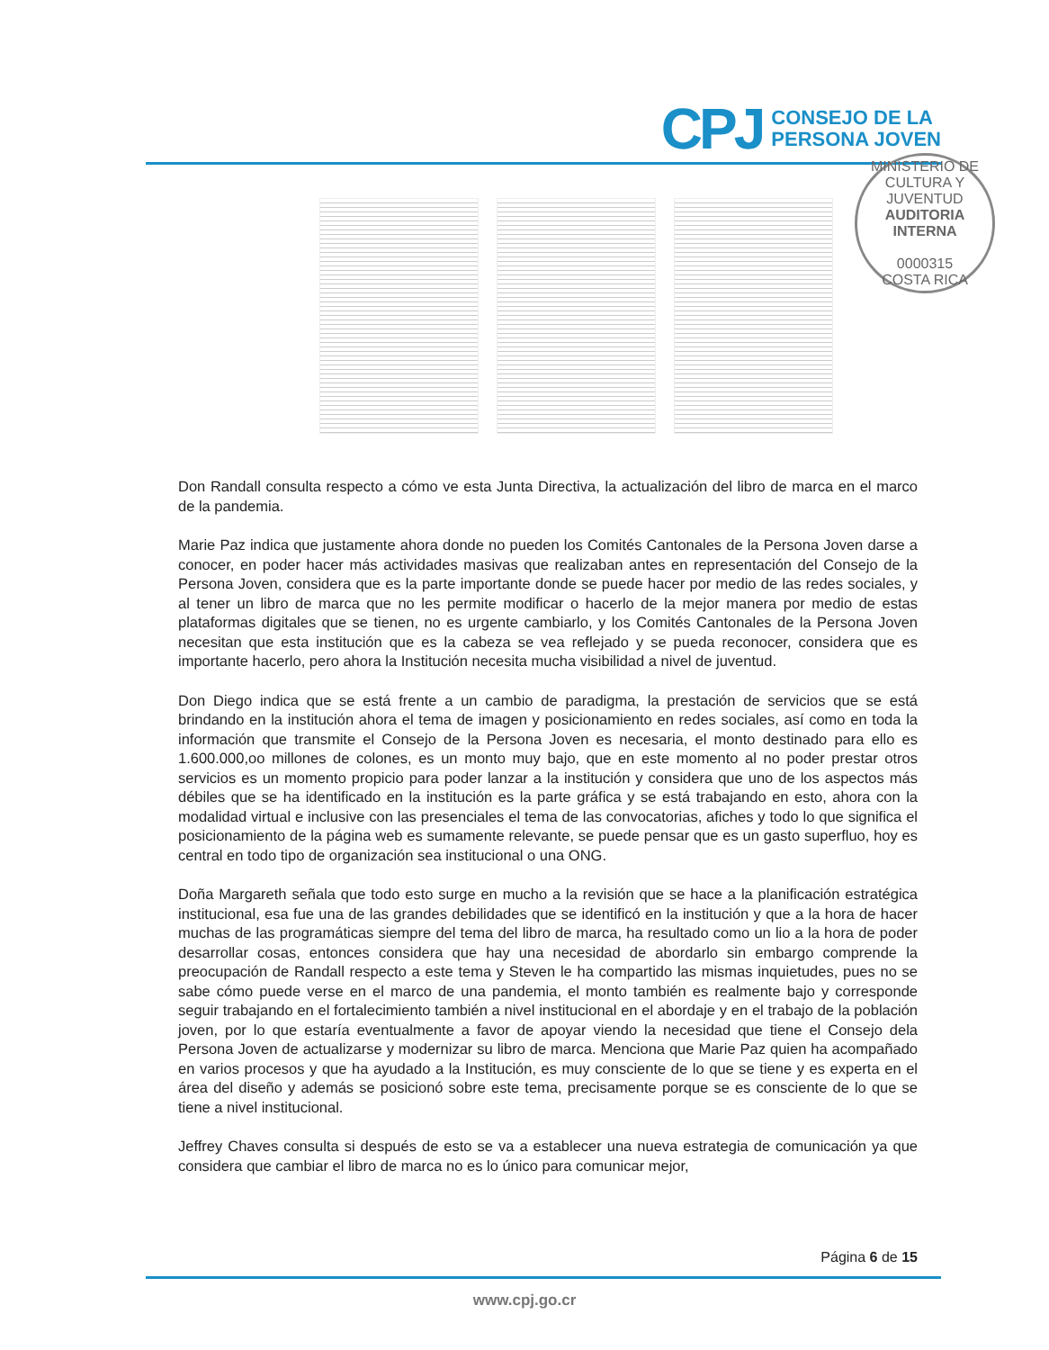CPJ
CONSEJO DE LA
PERSONA JOVEN
MINISTERIO DE CULTURA Y JUVENTUD
AUDITORIA INTERNA
0000315
COSTA RICA
Don Randall consulta respecto a cómo ve esta Junta Directiva, la actualización del libro de marca en el marco de la pandemia.
Marie Paz indica que justamente ahora donde no pueden los Comités Cantonales de la Persona Joven darse a conocer, en poder hacer más actividades masivas que realizaban antes en representación del Consejo de la Persona Joven, considera que es la parte importante donde se puede hacer por medio de las redes sociales, y al tener un libro de marca que no les permite modificar o hacerlo de la mejor manera por medio de estas plataformas digitales que se tienen, no es urgente cambiarlo, y los Comités Cantonales de la Persona Joven necesitan que esta institución que es la cabeza se vea reflejado y se pueda reconocer, considera que es importante hacerlo, pero ahora la Institución necesita mucha visibilidad a nivel de juventud.
Don Diego indica que se está frente a un cambio de paradigma, la prestación de servicios que se está brindando en la institución ahora el tema de imagen y posicionamiento en redes sociales, así como en toda la información que transmite el Consejo de la Persona Joven es necesaria, el monto destinado para ello es 1.600.000,oo millones de colones, es un monto muy bajo, que en este momento al no poder prestar otros servicios es un momento propicio para poder lanzar a la institución y considera que uno de los aspectos más débiles que se ha identificado en la institución es la parte gráfica y se está trabajando en esto, ahora con la modalidad virtual e inclusive con las presenciales el tema de las convocatorias, afiches y todo lo que significa el posicionamiento de la página web es sumamente relevante, se puede pensar que es un gasto superfluo, hoy es central en todo tipo de organización sea institucional o una ONG.
Doña Margareth señala que todo esto surge en mucho a la revisión que se hace a la planificación estratégica institucional, esa fue una de las grandes debilidades que se identificó en la institución y que a la hora de hacer muchas de las programáticas siempre del tema del libro de marca, ha resultado como un lio a la hora de poder desarrollar cosas, entonces considera que hay una necesidad de abordarlo sin embargo comprende la preocupación de Randall respecto a este tema y Steven le ha compartido las mismas inquietudes, pues no se sabe cómo puede verse en el marco de una pandemia, el monto también es realmente bajo y corresponde seguir trabajando en el fortalecimiento también a nivel institucional en el abordaje y en el trabajo de la población joven, por lo que estaría eventualmente a favor de apoyar viendo la necesidad que tiene el Consejo dela Persona Joven de actualizarse y modernizar su libro de marca. Menciona que Marie Paz quien ha acompañado en varios procesos y que ha ayudado a la Institución, es muy consciente de lo que se tiene y es experta en el área del diseño y además se posicionó sobre este tema, precisamente porque se es consciente de lo que se tiene a nivel institucional.
Jeffrey Chaves consulta si después de esto se va a establecer una nueva estrategia de comunicación ya que considera que cambiar el libro de marca no es lo único para comunicar mejor,
Página 6 de 15
www.cpj.go.cr